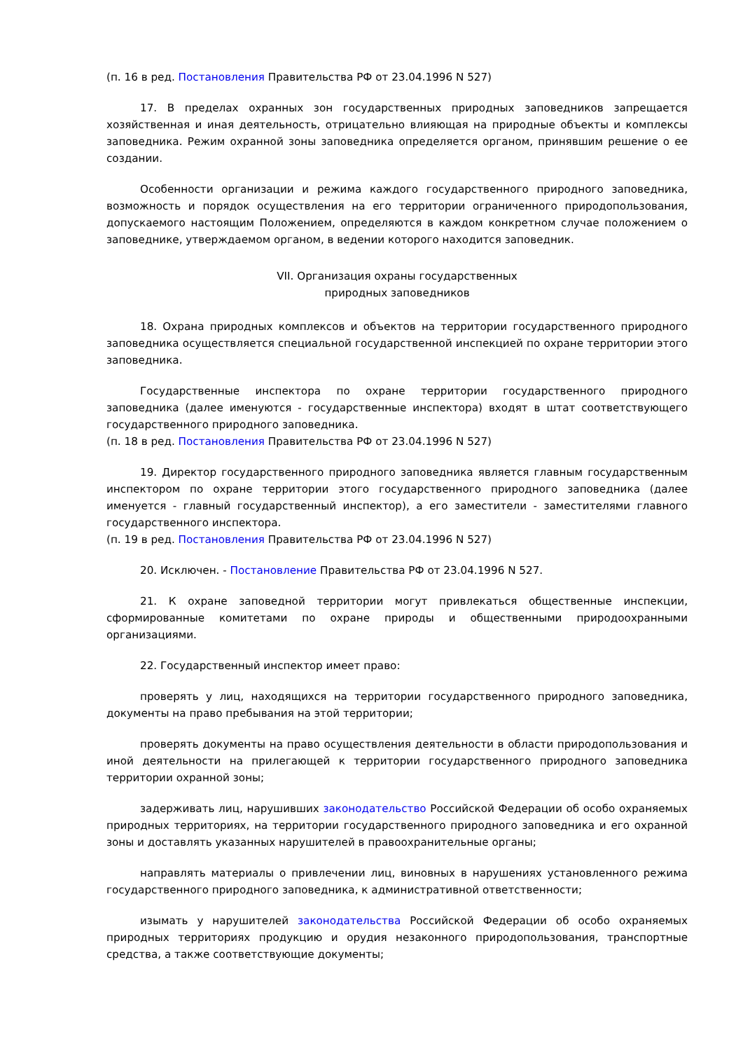(п. 16 в ред. Постановления Правительства РФ от 23.04.1996 N 527)
17. В пределах охранных зон государственных природных заповедников запрещается хозяйственная и иная деятельность, отрицательно влияющая на природные объекты и комплексы заповедника. Режим охранной зоны заповедника определяется органом, принявшим решение о ее создании.
Особенности организации и режима каждого государственного природного заповедника, возможность и порядок осуществления на его территории ограниченного природопользования, допускаемого настоящим Положением, определяются в каждом конкретном случае положением о заповеднике, утверждаемом органом, в ведении которого находится заповедник.
VII. Организация охраны государственных
природных заповедников
18. Охрана природных комплексов и объектов на территории государственного природного заповедника осуществляется специальной государственной инспекцией по охране территории этого заповедника.
Государственные инспектора по охране территории государственного природного заповедника (далее именуются - государственные инспектора) входят в штат соответствующего государственного природного заповедника.
(п. 18 в ред. Постановления Правительства РФ от 23.04.1996 N 527)
19. Директор государственного природного заповедника является главным государственным инспектором по охране территории этого государственного природного заповедника (далее именуется - главный государственный инспектор), а его заместители - заместителями главного государственного инспектора.
(п. 19 в ред. Постановления Правительства РФ от 23.04.1996 N 527)
20. Исключен. - Постановление Правительства РФ от 23.04.1996 N 527.
21. К охране заповедной территории могут привлекаться общественные инспекции, сформированные комитетами по охране природы и общественными природоохранными организациями.
22. Государственный инспектор имеет право:
проверять у лиц, находящихся на территории государственного природного заповедника, документы на право пребывания на этой территории;
проверять документы на право осуществления деятельности в области природопользования и иной деятельности на прилегающей к территории государственного природного заповедника территории охранной зоны;
задерживать лиц, нарушивших законодательство Российской Федерации об особо охраняемых природных территориях, на территории государственного природного заповедника и его охранной зоны и доставлять указанных нарушителей в правоохранительные органы;
направлять материалы о привлечении лиц, виновных в нарушениях установленного режима государственного природного заповедника, к административной ответственности;
изымать у нарушителей законодательства Российской Федерации об особо охраняемых природных территориях продукцию и орудия незаконного природопользования, транспортные средства, а также соответствующие документы;